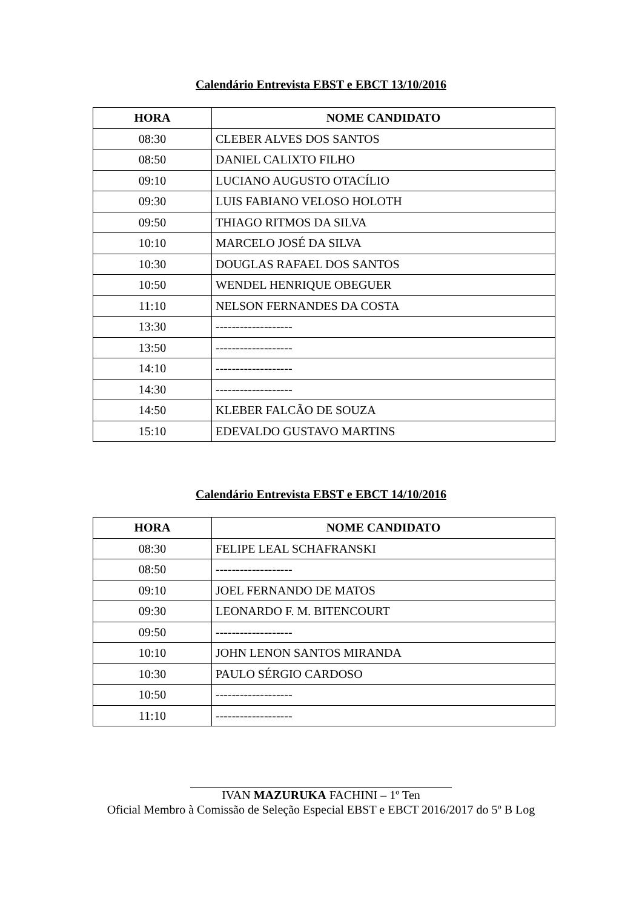Calendário Entrevista EBST e EBCT 13/10/2016
| HORA | NOME CANDIDATO |
| --- | --- |
| 08:30 | CLEBER ALVES DOS SANTOS |
| 08:50 | DANIEL CALIXTO FILHO |
| 09:10 | LUCIANO AUGUSTO OTACÍLIO |
| 09:30 | LUIS FABIANO VELOSO HOLOTH |
| 09:50 | THIAGO RITMOS DA SILVA |
| 10:10 | MARCELO JOSÉ DA SILVA |
| 10:30 | DOUGLAS RAFAEL DOS SANTOS |
| 10:50 | WENDEL HENRIQUE OBEGUER |
| 11:10 | NELSON FERNANDES DA COSTA |
| 13:30 | ------------------- |
| 13:50 | ------------------- |
| 14:10 | ------------------- |
| 14:30 | ------------------- |
| 14:50 | KLEBER FALCÃO DE SOUZA |
| 15:10 | EDEVALDO GUSTAVO MARTINS |
Calendário Entrevista EBST e EBCT 14/10/2016
| HORA | NOME CANDIDATO |
| --- | --- |
| 08:30 | FELIPE LEAL SCHAFRANSKI |
| 08:50 | ------------------- |
| 09:10 | JOEL FERNANDO DE MATOS |
| 09:30 | LEONARDO F. M. BITENCOURT |
| 09:50 | ------------------- |
| 10:10 | JOHN LENON SANTOS MIRANDA |
| 10:30 | PAULO SÉRGIO CARDOSO |
| 10:50 | ------------------- |
| 11:10 | ------------------- |
IVAN MAZURUKA FACHINI – 1º Ten
Oficial Membro à Comissão de Seleção Especial EBST e EBCT 2016/2017 do 5º B Log